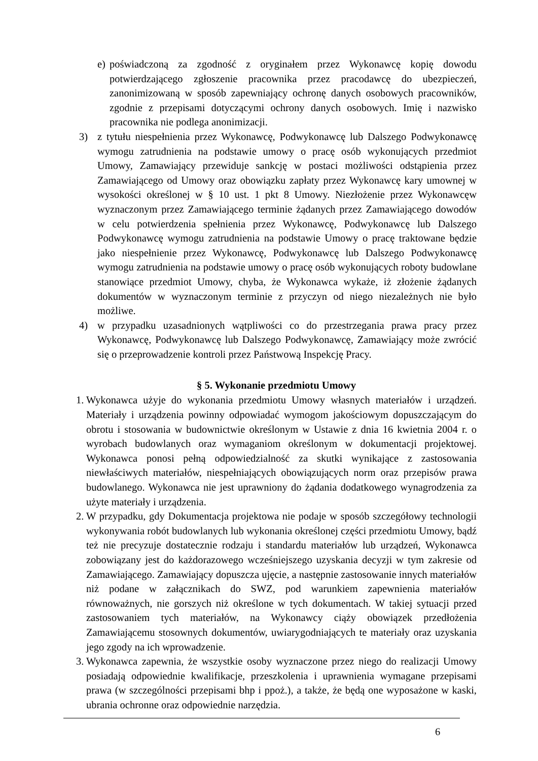e) poświadczoną za zgodność z oryginałem przez Wykonawcę kopię dowodu potwierdzającego zgłoszenie pracownika przez pracodawcę do ubezpieczeń, zanonimizowaną w sposób zapewniający ochronę danych osobowych pracowników, zgodnie z przepisami dotyczącymi ochrony danych osobowych. Imię i nazwisko pracownika nie podlega anonimizacji.
3) z tytułu niespełnienia przez Wykonawcę, Podwykonawcę lub Dalszego Podwykonawcę wymogu zatrudnienia na podstawie umowy o pracę osób wykonujących przedmiot Umowy, Zamawiający przewiduje sankcję w postaci możliwości odstąpienia przez Zamawiającego od Umowy oraz obowiązku zapłaty przez Wykonawcę kary umownej w wysokości określonej w § 10 ust. 1 pkt 8 Umowy. Niezłożenie przez Wykonawcęw wyznaczonym przez Zamawiającego terminie żądanych przez Zamawiającego dowodów w celu potwierdzenia spełnienia przez Wykonawcę, Podwykonawcę lub Dalszego Podwykonawcę wymogu zatrudnienia na podstawie Umowy o pracę traktowane będzie jako niespełnienie przez Wykonawcę, Podwykonawcę lub Dalszego Podwykonawcę wymogu zatrudnienia na podstawie umowy o pracę osób wykonujących roboty budowlane stanowiące przedmiot Umowy, chyba, że Wykonawca wykaże, iż złożenie żądanych dokumentów w wyznaczonym terminie z przyczyn od niego niezależnych nie było możliwe.
4) w przypadku uzasadnionych wątpliwości co do przestrzegania prawa pracy przez Wykonawcę, Podwykonawcę lub Dalszego Podwykonawcę, Zamawiający może zwrócić się o przeprowadzenie kontroli przez Państwową Inspekcję Pracy.
§ 5. Wykonanie przedmiotu Umowy
1. Wykonawca użyje do wykonania przedmiotu Umowy własnych materiałów i urządzeń. Materiały i urządzenia powinny odpowiadać wymogom jakościowym dopuszczającym do obrotu i stosowania w budownictwie określonym w Ustawie z dnia 16 kwietnia 2004 r. o wyrobach budowlanych oraz wymaganiom określonym w dokumentacji projektowej. Wykonawca ponosi pełną odpowiedzialność za skutki wynikające z zastosowania niewłaściwych materiałów, niespełniających obowiązujących norm oraz przepisów prawa budowlanego. Wykonawca nie jest uprawniony do żądania dodatkowego wynagrodzenia za użyte materiały i urządzenia.
2. W przypadku, gdy Dokumentacja projektowa nie podaje w sposób szczegółowy technologii wykonywania robót budowlanych lub wykonania określonej części przedmiotu Umowy, bądź też nie precyzuje dostatecznie rodzaju i standardu materiałów lub urządzeń, Wykonawca zobowiązany jest do każdorazowego wcześniejszego uzyskania decyzji w tym zakresie od Zamawiającego. Zamawiający dopuszcza ujęcie, a następnie zastosowanie innych materiałów niż podane w załącznikach do SWZ, pod warunkiem zapewnienia materiałów równoważnych, nie gorszych niż określone w tych dokumentach. W takiej sytuacji przed zastosowaniem tych materiałów, na Wykonawcy ciąży obowiązek przedłożenia Zamawiającemu stosownych dokumentów, uwiarygodniających te materiały oraz uzyskania jego zgody na ich wprowadzenie.
3. Wykonawca zapewnia, że wszystkie osoby wyznaczone przez niego do realizacji Umowy posiadają odpowiednie kwalifikacje, przeszkolenia i uprawnienia wymagane przepisami prawa (w szczególności przepisami bhp i ppoż.), a także, że będą one wyposażone w kaski, ubrania ochronne oraz odpowiednie narzędzia.
6